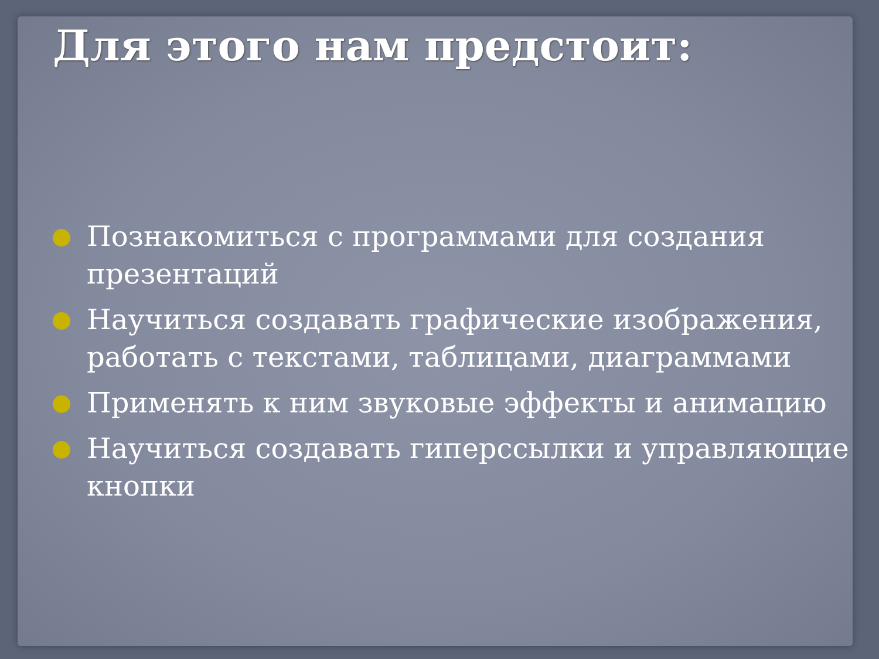Для этого нам предстоит:
Познакомиться с программами для создания презентаций
Научиться создавать графические изображения, работать с текстами, таблицами, диаграммами
Применять к ним звуковые эффекты и анимацию
Научиться создавать гиперссылки и управляющие кнопки